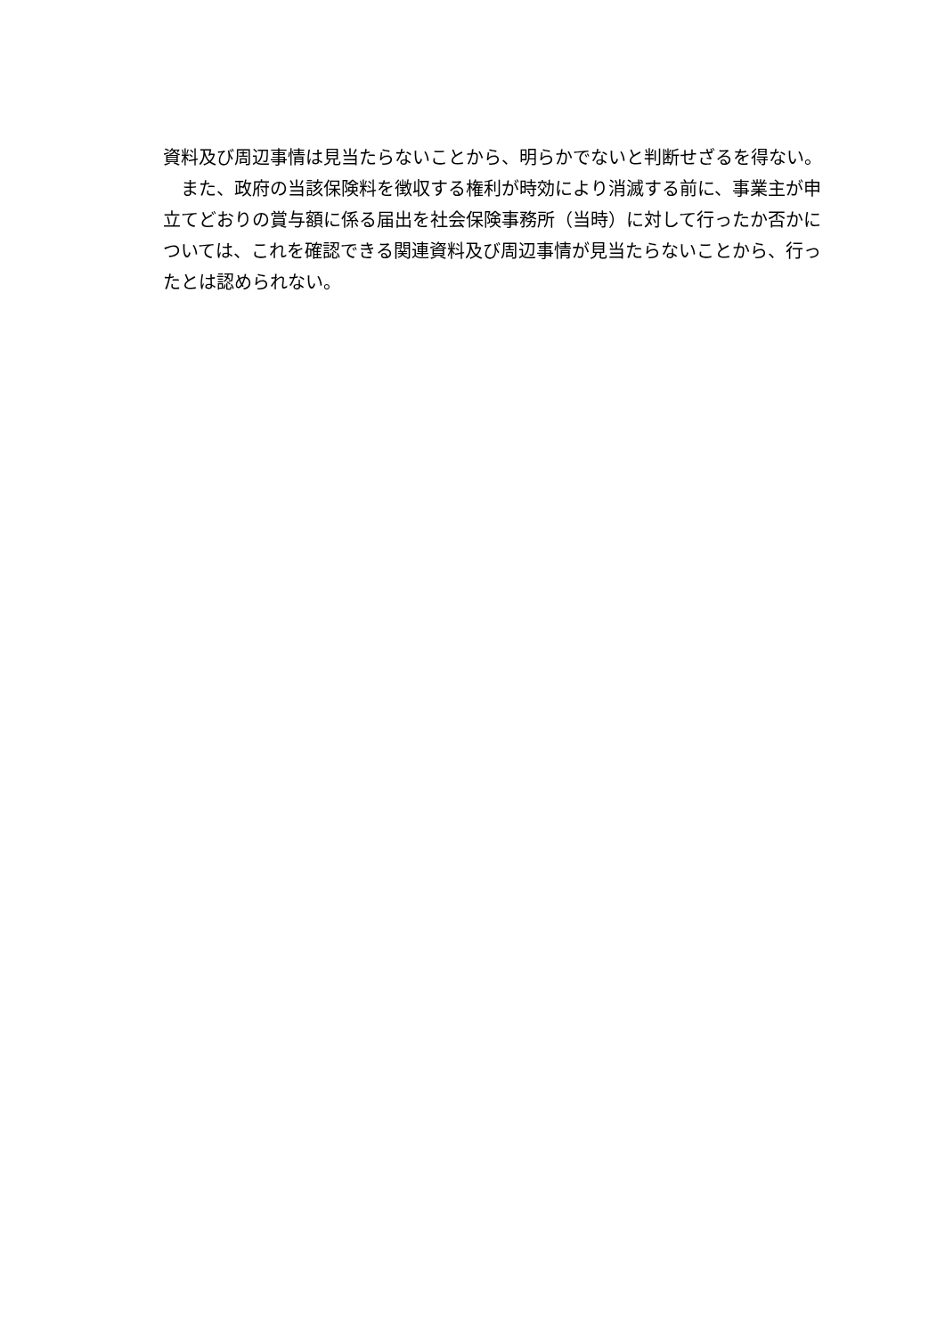資料及び周辺事情は見当たらないことから、明らかでないと判断せざるを得ない。
　また、政府の当該保険料を徴収する権利が時効により消滅する前に、事業主が申立てどおりの賞与額に係る届出を社会保険事務所（当時）に対して行ったか否かについては、これを確認できる関連資料及び周辺事情が見当たらないことから、行ったとは認められない。